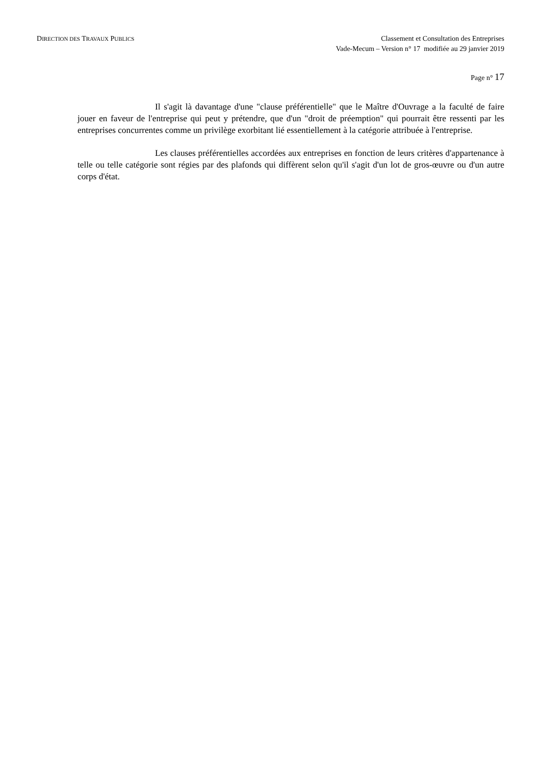DIRECTION DES TRAVAUX PUBLICS
Classement et Consultation des Entreprises
Vade-Mecum – Version n° 17 modifiée au 29 janvier 2019
Page n° 17
Il s'agit là davantage d'une "clause préférentielle" que le Maître d'Ouvrage a la faculté de faire jouer en faveur de l'entreprise qui peut y prétendre, que d'un "droit de préemption" qui pourrait être ressenti par les entreprises concurrentes comme un privilège exorbitant lié essentiellement à la catégorie attribuée à l'entreprise.
Les clauses préférentielles accordées aux entreprises en fonction de leurs critères d'appartenance à telle ou telle catégorie sont régies par des plafonds qui diffèrent selon qu'il s'agit d'un lot de gros-œuvre ou d'un autre corps d'état.